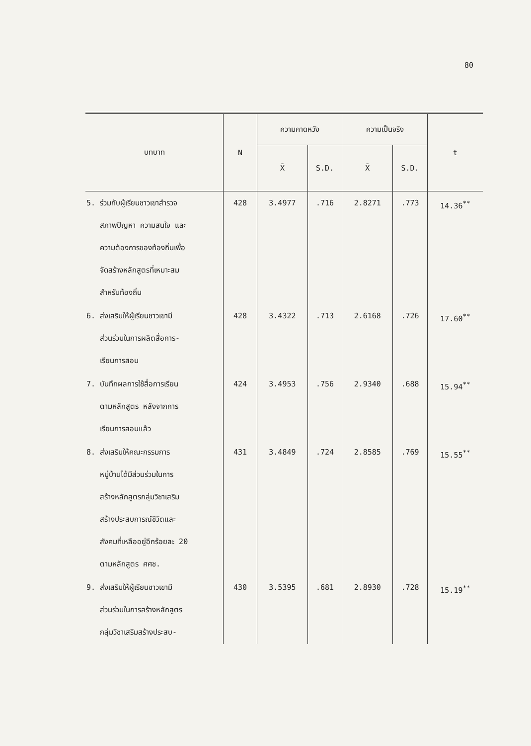80
| บทบาท | N | ความคาดหวัง | | ความเป็นจริง | | t |
| --- | --- | --- | --- | --- | --- | --- |
| | | X̄ | S.D. | X̄ | S.D. | |
| 5. ร่วมกับผู้เรียนชาวเขาสำรวจ สภาพปัญหา ความสนใจ และ ความต้องการของท้องถิ่นเพื่อ จัดสร้างหลักสูตรที่เหมาะสม สำหรับท้องถิ่น | 428 | 3.4977 | .716 | 2.8271 | .773 | 14.36<sup>**</sup> |
| 6. ส่งเสริมให้ผู้เรียนชาวเขามี ส่วนร่วมในการผลิตสื่อการ- เรียนการสอน | 428 | 3.4322 | .713 | 2.6168 | .726 | 17.60<sup>**</sup> |
| 7. บันทึกผลการใช้สื่อการเรียน ตามหลักสูตร หลังจากการ เรียนการสอนแล้ว | 424 | 3.4953 | .756 | 2.9340 | .688 | 15.94<sup>**</sup> |
| 8. ส่งเสริมให้คณะกรรมการ หมู่บ้านได้มีส่วนร่วมในการ สร้างหลักสูตรกลุ่มวิชาเสริม สร้างประสบการณ์ชีวิตและ สังคมที่เหลืออยู่อีกร้อยละ 20 ตามหลักสูตร ศศช. | 431 | 3.4849 | .724 | 2.8585 | .769 | 15.55<sup>**</sup> |
| 9. ส่งเสริมให้ผู้เรียนชาวเขามี ส่วนร่วมในการสร้างหลักสูตร กลุ่มวิชาเสริมสร้างประสบ- | 430 | 3.5395 | .681 | 2.8930 | .728 | 15.19<sup>**</sup> |